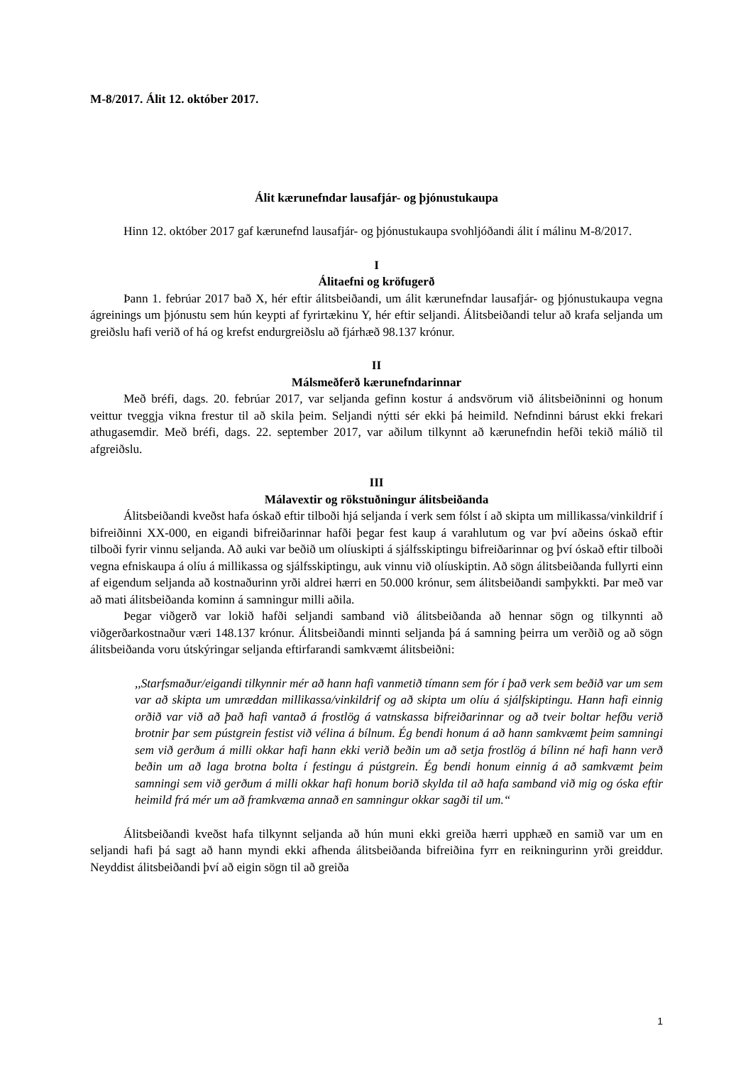M-8/2017. Álit 12. október 2017.
Álit kærunefndar lausafjár- og þjónustukaupa
Hinn 12. október 2017 gaf kærunefnd lausafjár- og þjónustukaupa svohljóðandi álit í málinu M-8/2017.
I
Álitaefni og kröfugerð
Þann 1. febrúar 2017 bað X, hér eftir álitsbeiðandi, um álit kærunefndar lausafjár- og þjónustukaupa vegna ágreinings um þjónustu sem hún keypti af fyrirtækinu Y, hér eftir seljandi. Álitsbeiðandi telur að krafa seljanda um greiðslu hafi verið of há og krefst endurgreiðslu að fjárhæð 98.137 krónur.
II
Málsmeðferð kærunefndarinnar
Með bréfi, dags. 20. febrúar 2017, var seljanda gefinn kostur á andsvörum við álitsbeiðninni og honum veittur tveggja vikna frestur til að skila þeim. Seljandi nýtti sér ekki þá heimild. Nefndinni bárust ekki frekari athugasemdir. Með bréfi, dags. 22. september 2017, var aðilum tilkynnt að kærunefndin hefði tekið málið til afgreiðslu.
III
Málavextir og rökstuðningur álitsbeiðanda
Álitsbeiðandi kveðst hafa óskað eftir tilboði hjá seljanda í verk sem fólst í að skipta um millikassa/vinkildrif í bifreiðinni XX-000, en eigandi bifreiðarinnar hafði þegar fest kaup á varahlutum og var því aðeins óskað eftir tilboði fyrir vinnu seljanda. Að auki var beðið um olíuskipti á sjálfsskiptingu bifreiðarinnar og því óskað eftir tilboði vegna efniskaupa á olíu á millikassa og sjálfsskiptingu, auk vinnu við olíuskiptin. Að sögn álitsbeiðanda fullyrti einn af eigendum seljanda að kostnaðurinn yrði aldrei hærri en 50.000 krónur, sem álitsbeiðandi samþykkti. Þar með var að mati álitsbeiðanda kominn á samningur milli aðila.
Þegar viðgerð var lokið hafði seljandi samband við álitsbeiðanda að hennar sögn og tilkynnti að viðgerðarkostnaður væri 148.137 krónur. Álitsbeiðandi minnti seljanda þá á samning þeirra um verðið og að sögn álitsbeiðanda voru útskýringar seljanda eftirfarandi samkvæmt álitsbeiðni:
,,Starfsmaður/eigandi tilkynnir mér að hann hafi vanmetið tímann sem fór í það verk sem beðið var um sem var að skipta um umræddan millikassa/vinkildrif og að skipta um olíu á sjálfskiptingu. Hann hafi einnig orðið var við að það hafi vantað á frostlög á vatnskassa bifreiðarinnar og að tveir boltar hefðu verið brotnir þar sem pústgrein festist við vélina á bílnum. Ég bendi honum á að hann samkvæmt þeim samningi sem við gerðum á milli okkar hafi hann ekki verið beðin um að setja frostlög á bílinn né hafi hann verð beðin um að laga brotna bolta í festingu á pústgrein. Ég bendi honum einnig á að samkvæmt þeim samningi sem við gerðum á milli okkar hafi honum borið skylda til að hafa samband við mig og óska eftir heimild frá mér um að framkvæma annað en samningur okkar sagði til um.“
Álitsbeiðandi kveðst hafa tilkynnt seljanda að hún muni ekki greiða hærri upphæð en samið var um en seljandi hafi þá sagt að hann myndi ekki afhenda álitsbeiðanda bifreiðina fyrr en reikningurinn yrði greiddur. Neyddist álitsbeiðandi því að eigin sögn til að greiða
1